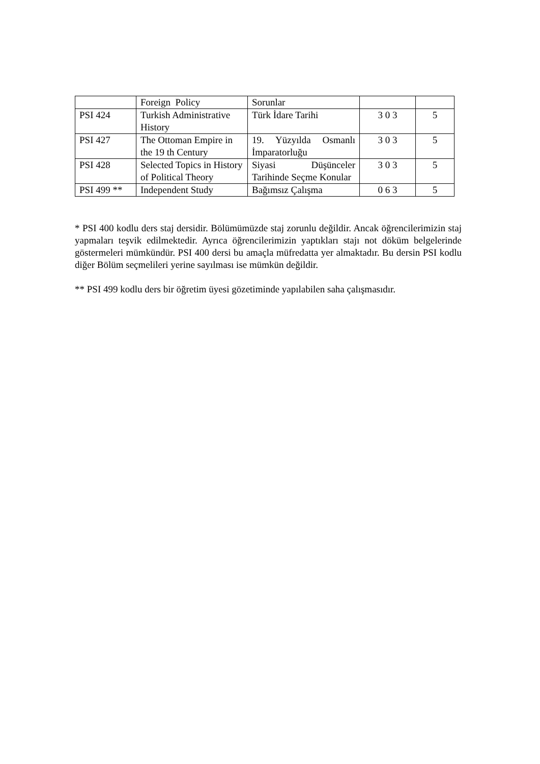| | Foreign Policy | Sorunlar | | |
| PSI 424 | Turkish Administrative History | Türk İdare Tarihi | 3 0 3 | 5 |
| PSI 427 | The Ottoman Empire in the 19 th Century | 19. Yüzyılda Osmanlı İmparatorluğu | 3 0 3 | 5 |
| PSI 428 | Selected Topics in History of Political Theory | Siyasi Düşünceler Tarihinde Seçme Konular | 3 0 3 | 5 |
| PSI 499 ** | Independent Study | Bağımsız Çalışma | 0 6 3 | 5 |
* PSI 400 kodlu ders staj dersidir. Bölümümüzde staj zorunlu değildir. Ancak öğrencilerimizin staj yapmaları teşvik edilmektedir. Ayrıca öğrencilerimizin yaptıkları stajı not döküm belgelerinde göstermeleri mümkündür. PSI 400 dersi bu amaçla müfredatta yer almaktadır. Bu dersin PSI kodlu diğer Bölüm seçmelileri yerine sayılması ise mümkün değildir.
** PSI 499 kodlu ders bir öğretim üyesi gözetiminde yapılabilen saha çalışmasıdır.